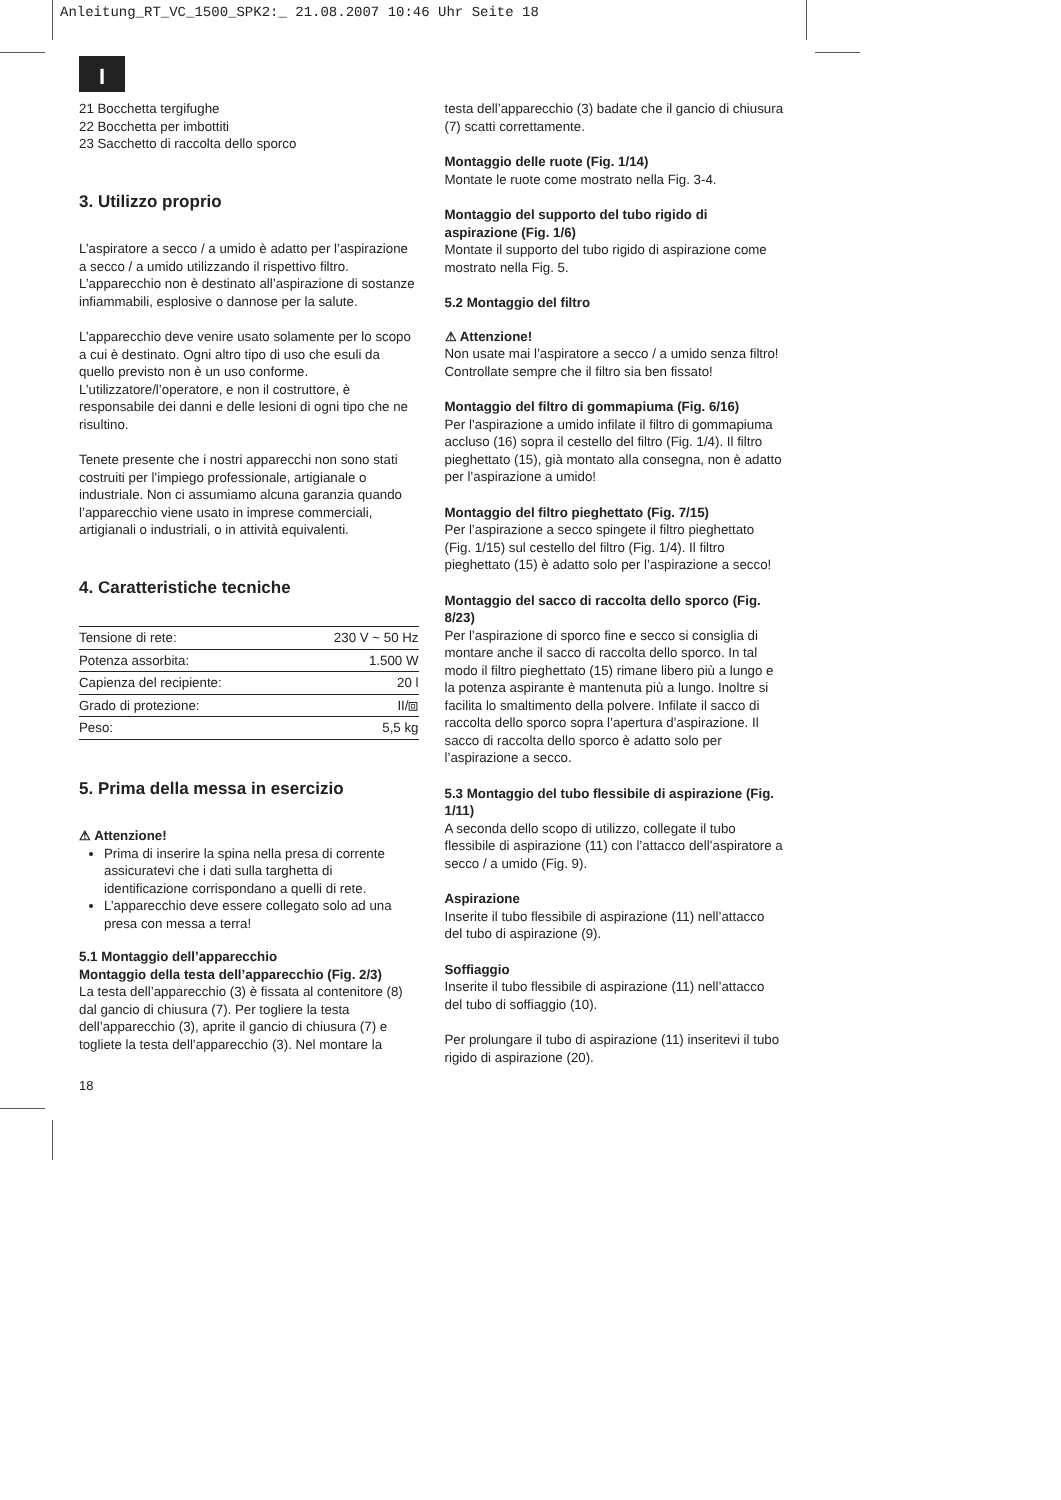Anleitung_RT_VC_1500_SPK2:_ 21.08.2007 10:46 Uhr Seite 18
I
21 Bocchetta tergifughe
22 Bocchetta per imbottiti
23 Sacchetto di raccolta dello sporco
3. Utilizzo proprio
L’aspiratore a secco / a umido è adatto per l’aspirazione a secco / a umido utilizzando il rispettivo filtro. L’apparecchio non è destinato all’aspirazione di sostanze infiammabili, esplosive o dannose per la salute.
L’apparecchio deve venire usato solamente per lo scopo a cui è destinato. Ogni altro tipo di uso che esuli da quello previsto non è un uso conforme. L’utilizzatore/l’operatore, e non il costruttore, è responsabile dei danni e delle lesioni di ogni tipo che ne risultino.
Tenete presente che i nostri apparecchi non sono stati costruiti per l’impiego professionale, artigianale o industriale. Non ci assumiamo alcuna garanzia quando l’apparecchio viene usato in imprese commerciali, artigianali o industriali, o in attività equivalenti.
4. Caratteristiche tecniche
| Tensione di rete: | 230 V ~ 50 Hz |
| Potenza assorbita: | 1.500 W |
| Capienza del recipiente: | 20 l |
| Grado di protezione: | II/⧈ |
| Peso: | 5,5 kg |
5. Prima della messa in esercizio
⚠ Attenzione!
Prima di inserire la spina nella presa di corrente assicuratevi che i dati sulla targhetta di identificazione corrispondano a quelli di rete.
L’apparecchio deve essere collegato solo ad una presa con messa a terra!
5.1 Montaggio dell’apparecchio
Montaggio della testa dell’apparecchio (Fig. 2/3)
La testa dell’apparecchio (3) è fissata al contenitore (8) dal gancio di chiusura (7). Per togliere la testa dell’apparecchio (3), aprite il gancio di chiusura (7) e togliete la testa dell’apparecchio (3). Nel montare la
testa dell’apparecchio (3) badate che il gancio di chiusura (7) scatti correttamente.
Montaggio delle ruote (Fig. 1/14)
Montate le ruote come mostrato nella Fig. 3-4.
Montaggio del supporto del tubo rigido di aspirazione (Fig. 1/6)
Montate il supporto del tubo rigido di aspirazione come mostrato nella Fig. 5.
5.2 Montaggio del filtro
⚠ Attenzione!
Non usate mai l’aspiratore a secco / a umido senza filtro! Controllate sempre che il filtro sia ben fissato!
Montaggio del filtro di gommapiuma (Fig. 6/16)
Per l’aspirazione a umido infilate il filtro di gommapiuma accluso (16) sopra il cestello del filtro (Fig. 1/4). Il filtro pieghettato (15), già montato alla consegna, non è adatto per l’aspirazione a umido!
Montaggio del filtro pieghettato (Fig. 7/15)
Per l’aspirazione a secco spingete il filtro pieghettato (Fig. 1/15) sul cestello del filtro (Fig. 1/4). Il filtro pieghettato (15) è adatto solo per l’aspirazione a secco!
Montaggio del sacco di raccolta dello sporco (Fig. 8/23)
Per l’aspirazione di sporco fine e secco si consiglia di montare anche il sacco di raccolta dello sporco. In tal modo il filtro pieghettato (15) rimane libero più a lungo e la potenza aspirante è mantenuta più a lungo. Inoltre si facilita lo smaltimento della polvere. Infilate il sacco di raccolta dello sporco sopra l’apertura d’aspirazione. Il sacco di raccolta dello sporco è adatto solo per l’aspirazione a secco.
5.3 Montaggio del tubo flessibile di aspirazione (Fig. 1/11)
A seconda dello scopo di utilizzo, collegate il tubo flessibile di aspirazione (11) con l’attacco dell’aspiratore a secco / a umido (Fig. 9).
Aspirazione
Inserite il tubo flessibile di aspirazione (11) nell’attacco del tubo di aspirazione (9).
Soffiaggio
Inserite il tubo flessibile di aspirazione (11) nell’attacco del tubo di soffiaggio (10).
Per prolungare il tubo di aspirazione (11) inseritevi il tubo rigido di aspirazione (20).
18